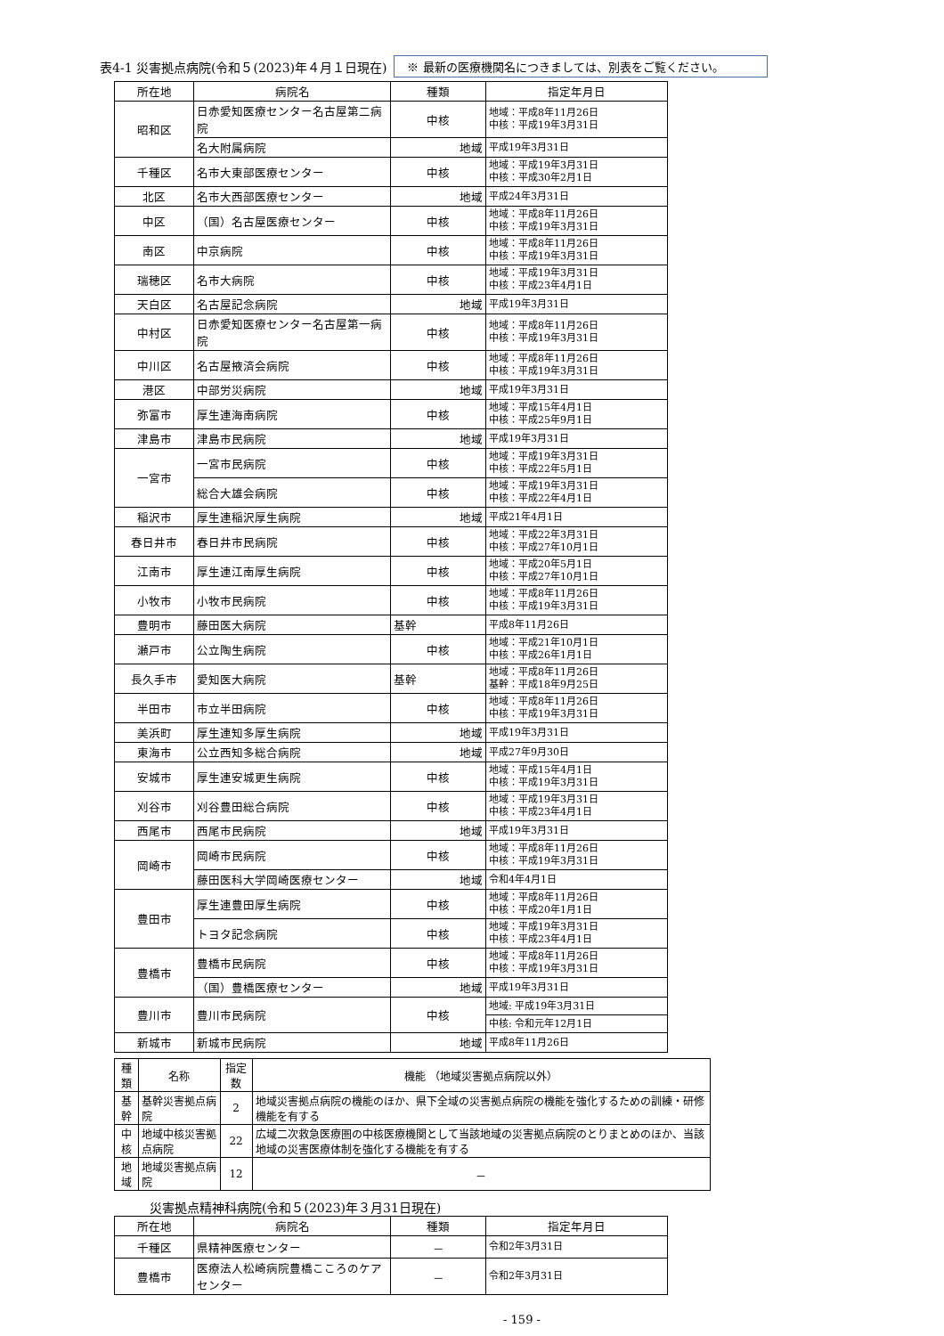表4-1 災害拠点病院(令和５(2023)年４月１日現在) ※ 最新の医療機関名につきましては、別表をご覧ください。
| 所在地 | 病院名 | 種類 | 指定年月日 |
| --- | --- | --- | --- |
| 昭和区 | 日赤愛知医療センター名古屋第二病院 | 中核 | 地域：平成8年11月26日 中核：平成19年3月31日 |
| | 名大附属病院 | 地域 | 平成19年3月31日 |
| 千種区 | 名市大東部医療センター | 中核 | 地域：平成19年3月31日 中核：平成30年2月1日 |
| 北区 | 名市大西部医療センター | 地域 | 平成24年3月31日 |
| 中区 | （国）名古屋医療センター | 中核 | 地域：平成8年11月26日 中核：平成19年3月31日 |
| 南区 | 中京病院 | 中核 | 地域：平成8年11月26日 中核：平成19年3月31日 |
| 瑞穂区 | 名市大病院 | 中核 | 地域：平成19年3月31日 中核：平成23年4月1日 |
| 天白区 | 名古屋記念病院 | 地域 | 平成19年3月31日 |
| 中村区 | 日赤愛知医療センター名古屋第一病院 | 中核 | 地域：平成8年11月26日 中核：平成19年3月31日 |
| 中川区 | 名古屋掖済会病院 | 中核 | 地域：平成8年11月26日 中核：平成19年3月31日 |
| 港区 | 中部労災病院 | 地域 | 平成19年3月31日 |
| 弥富市 | 厚生連海南病院 | 中核 | 地域：平成15年4月1日 中核：平成25年9月1日 |
| 津島市 | 津島市民病院 | 地域 | 平成19年3月31日 |
| 一宮市 | 一宮市民病院 | 中核 | 地域：平成19年3月31日 中核：平成22年5月1日 |
| | 総合大雄会病院 | 中核 | 地域：平成19年3月31日 中核：平成22年4月1日 |
| 稲沢市 | 厚生連稲沢厚生病院 | 地域 | 平成21年4月1日 |
| 春日井市 | 春日井市民病院 | 中核 | 地域：平成22年3月31日 中核：平成27年10月1日 |
| 江南市 | 厚生連江南厚生病院 | 中核 | 地域：平成20年5月1日 中核：平成27年10月1日 |
| 小牧市 | 小牧市民病院 | 中核 | 地域：平成8年11月26日 中核：平成19年3月31日 |
| 豊明市 | 藤田医大病院 | 基幹 | 平成8年11月26日 |
| 瀬戸市 | 公立陶生病院 | 中核 | 地域：平成21年10月1日 中核：平成26年1月1日 |
| 長久手市 | 愛知医大病院 | 基幹 | 地域：平成8年11月26日 基幹：平成18年9月25日 |
| 半田市 | 市立半田病院 | 中核 | 地域：平成8年11月26日 中核：平成19年3月31日 |
| 美浜町 | 厚生連知多厚生病院 | 地域 | 平成19年3月31日 |
| 東海市 | 公立西知多総合病院 | 地域 | 平成27年9月30日 |
| 安城市 | 厚生連安城更生病院 | 中核 | 地域：平成15年4月1日 中核：平成19年3月31日 |
| 刈谷市 | 刈谷豊田総合病院 | 中核 | 地域：平成19年3月31日 中核：平成23年4月1日 |
| 西尾市 | 西尾市民病院 | 地域 | 平成19年3月31日 |
| 岡崎市 | 岡崎市民病院 | 中核 | 地域：平成8年11月26日 中核：平成19年3月31日 |
| | 藤田医科大学岡崎医療センター | 地域 | 令和4年4月1日 |
| 豊田市 | 厚生連豊田厚生病院 | 中核 | 地域：平成8年11月26日 中核：平成20年1月1日 |
| | トヨタ記念病院 | 中核 | 地域：平成19年3月31日 中核：平成23年4月1日 |
| 豊橋市 | 豊橋市民病院 | 中核 | 地域：平成8年11月26日 中核：平成19年3月31日 |
| | （国）豊橋医療センター | 地域 | 平成19年3月31日 |
| 豊川市 | 豊川市民病院 | 中核 | 地域: 平成19年3月31日 |
| | | | 中核: 令和元年12月1日 |
| 新城市 | 新城市民病院 | 地域 | 平成8年11月26日 |
| 種類 | 名称 | 指定数 | 機能 （地域災害拠点病院以外） |
| --- | --- | --- | --- |
| 基幹 | 基幹災害拠点病院 | 2 | 地域災害拠点病院の機能のほか、県下全域の災害拠点病院の機能を強化するための訓練・研修機能を有する |
| 中核 | 地域中核災害拠点病院 | 22 | 広域二次救急医療圏の中核医療機関として当該地域の災害拠点病院のとりまとめのほか、当該地域の災害医療体制を強化する機能を有する |
| 地域 | 地域災害拠点病院 | 12 | － |
災害拠点精神科病院(令和５(2023)年３月31日現在)
| 所在地 | 病院名 | 種類 | 指定年月日 |
| --- | --- | --- | --- |
| 千種区 | 県精神医療センター | － | 令和2年3月31日 |
| 豊橋市 | 医療法人松崎病院豊橋こころのケアセンター | － | 令和2年3月31日 |
- 159 -